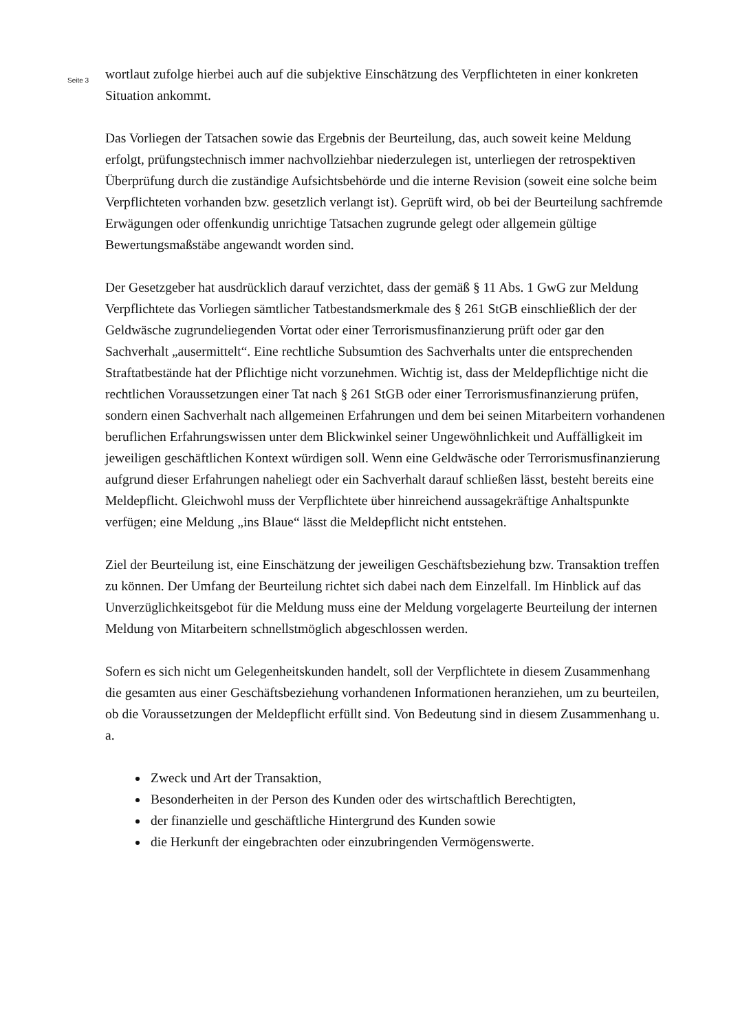Seite 3
wortlaut zufolge hierbei auch auf die subjektive Einschätzung des Verpflichteten in einer konkreten Situation ankommt.
Das Vorliegen der Tatsachen sowie das Ergebnis der Beurteilung, das, auch soweit keine Meldung erfolgt, prüfungstechnisch immer nachvollziehbar niederzulegen ist, unterliegen der retrospektiven Überprüfung durch die zuständige Aufsichtsbehörde und die interne Revision (soweit eine solche beim Verpflichteten vorhanden bzw. gesetzlich verlangt ist). Geprüft wird, ob bei der Beurteilung sachfremde Erwägungen oder offenkundig unrichtige Tatsachen zugrunde gelegt oder allgemein gültige Bewertungsmaßstäbe angewandt worden sind.
Der Gesetzgeber hat ausdrücklich darauf verzichtet, dass der gemäß § 11 Abs. 1 GwG zur Meldung Verpflichtete das Vorliegen sämtlicher Tatbestandsmerkmale des § 261 StGB einschließlich der der Geldwäsche zugrundeliegenden Vortat oder einer Terrorismusfinanzierung prüft oder gar den Sachverhalt „ausermittelt“. Eine rechtliche Subsumtion des Sachverhalts unter die entsprechenden Straftatbestände hat der Pflichtige nicht vorzunehmen. Wichtig ist, dass der Meldepflichtige nicht die rechtlichen Voraussetzungen einer Tat nach § 261 StGB oder einer Terrorismusfinanzierung prüfen, sondern einen Sachverhalt nach allgemeinen Erfahrungen und dem bei seinen Mitarbeitern vorhandenen beruflichen Erfahrungswissen unter dem Blickwinkel seiner Ungewöhnlichkeit und Auffälligkeit im jeweiligen geschäftlichen Kontext würdigen soll. Wenn eine Geldwäsche oder Terrorismusfinanzierung aufgrund dieser Erfahrungen naheliegt oder ein Sachverhalt darauf schließen lässt, besteht bereits eine Meldepflicht. Gleichwohl muss der Verpflichtete über hinreichend aussagekräftige Anhaltspunkte verfügen; eine Meldung „ins Blaue“ lässt die Meldepflicht nicht entstehen.
Ziel der Beurteilung ist, eine Einschätzung der jeweiligen Geschäftsbeziehung bzw. Transaktion treffen zu können. Der Umfang der Beurteilung richtet sich dabei nach dem Einzelfall. Im Hinblick auf das Unverzüglichkeitsgebot für die Meldung muss eine der Meldung vorgelagerte Beurteilung der internen Meldung von Mitarbeitern schnellstmöglich abgeschlossen werden.
Sofern es sich nicht um Gelegenheitskunden handelt, soll der Verpflichtete in diesem Zusammenhang die gesamten aus einer Geschäftsbeziehung vorhandenen Informationen heranziehen, um zu beurteilen, ob die Voraussetzungen der Meldepflicht erfüllt sind. Von Bedeutung sind in diesem Zusammenhang u. a.
Zweck und Art der Transaktion,
Besonderheiten in der Person des Kunden oder des wirtschaftlich Berechtigten,
der finanzielle und geschäftliche Hintergrund des Kunden sowie
die Herkunft der eingebrachten oder einzubringenden Vermögenswerte.